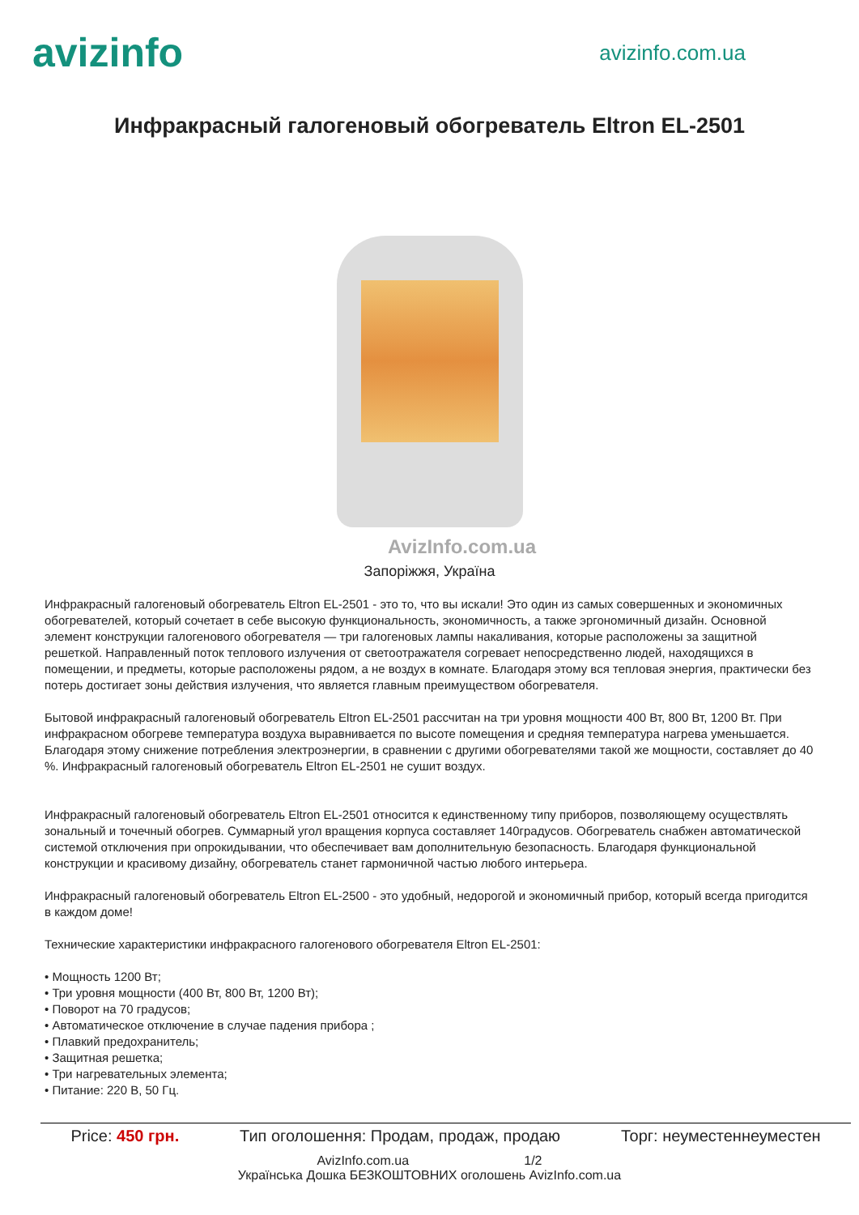avizinfo
avizinfo.com.ua
Инфракрасный галогеновый обогреватель Eltron EL-2501
AvizInfo.com.ua
Запоріжжя, Україна
Инфракрасный галогеновый обогреватель Eltron EL-2501 - это то, что вы искали! Это один из самых совершенных и экономичных обогревателей, который сочетает в себе высокую функциональность, экономичность, а также эргономичный дизайн. Основной элемент конструкции галогенового обогревателя — три галогеновых лампы накаливания, которые расположены за защитной решеткой. Направленный поток теплового излучения от светоотражателя согревает непосредственно людей, находящихся в помещении, и предметы, которые расположены рядом, а не воздух в комнате. Благодаря этому вся тепловая энергия, практически без потерь достигает зоны действия излучения, что является главным преимуществом обогревателя.
Бытовой инфракрасный галогеновый обогреватель Eltron EL-2501 рассчитан на три уровня мощности 400 Вт, 800 Вт, 1200 Вт. При инфракрасном обогреве температура воздуха выравнивается по высоте помещения и средняя температура нагрева уменьшается. Благодаря этому снижение потребления электроэнергии, в сравнении с другими обогревателями такой же мощности, составляет до 40 %. Инфракрасный галогеновый обогреватель Eltron EL-2501 не сушит воздух.
Инфракрасный галогеновый обогреватель Eltron EL-2501 относится к единственному типу приборов, позволяющему осуществлять зональный и точечный обогрев. Суммарный угол вращения корпуса составляет 140градусов. Обогреватель снабжен автоматической системой отключения при опрокидывании, что обеспечивает вам дополнительную безопасность. Благодаря функциональной конструкции и красивому дизайну, обогреватель станет гармоничной частью любого интерьера.
Инфракрасный галогеновый обогреватель Eltron EL-2500 - это удобный, недорогой и экономичный прибор, который всегда пригодится в каждом доме!
Технические характеристики инфракрасного галогенового обогревателя Eltron EL-2501:
• Мощность 1200 Вт;
• Три уровня мощности (400 Вт, 800 Вт, 1200 Вт);
• Поворот на 70 градусов;
• Автоматическое отключение в случае падения прибора ;
• Плавкий предохранитель;
• Защитная решетка;
• Три нагревательных элемента;
• Питание: 220 В, 50 Гц.
Price: 450 грн. Тип оголошення: Продам, продаж, продаю Торг: неуместеннеуместен
AvizInfo.com.ua 1/2
Українська Дошка БЕЗКОШТОВНИХ оголошень AvizInfo.com.ua